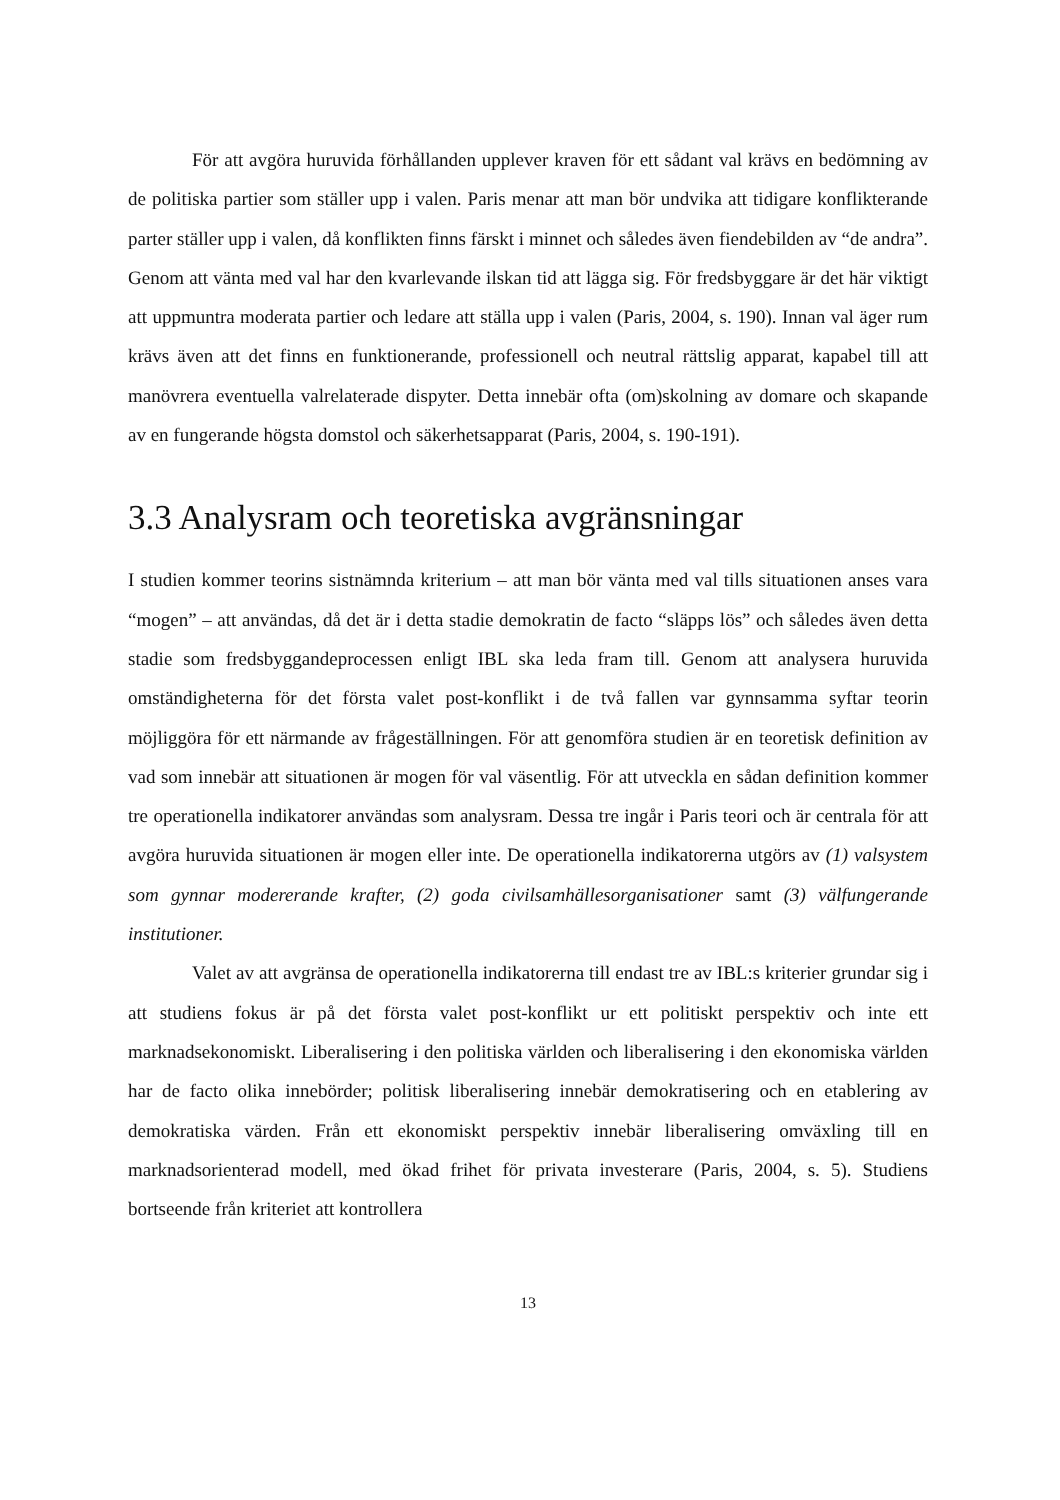För att avgöra huruvida förhållanden upplever kraven för ett sådant val krävs en bedömning av de politiska partier som ställer upp i valen. Paris menar att man bör undvika att tidigare konflikterande parter ställer upp i valen, då konflikten finns färskt i minnet och således även fiendebilden av “de andra”. Genom att vänta med val har den kvarlevande ilskan tid att lägga sig. För fredsbyggare är det här viktigt att uppmuntra moderata partier och ledare att ställa upp i valen (Paris, 2004, s. 190). Innan val äger rum krävs även att det finns en funktionerande, professionell och neutral rättslig apparat, kapabel till att manövrera eventuella valrelaterade dispyter. Detta innebär ofta (om)skolning av domare och skapande av en fungerande högsta domstol och säkerhetsapparat (Paris, 2004, s. 190-191).
3.3 Analysram och teoretiska avgränsningar
I studien kommer teorins sistnämnda kriterium – att man bör vänta med val tills situationen anses vara “mogen” – att användas, då det är i detta stadie demokratin de facto “släpps lös” och således även detta stadie som fredsbyggandeprocessen enligt IBL ska leda fram till. Genom att analysera huruvida omständigheterna för det första valet post-konflikt i de två fallen var gynnsamma syftar teorin möjliggöra för ett närmande av frågeställningen. För att genomföra studien är en teoretisk definition av vad som innebär att situationen är mogen för val väsentlig. För att utveckla en sådan definition kommer tre operationella indikatorer användas som analysram. Dessa tre ingår i Paris teori och är centrala för att avgöra huruvida situationen är mogen eller inte. De operationella indikatorerna utgörs av (1) valsystem som gynnar modererande krafter, (2) goda civilsamhällesorganisationer samt (3) välfungerande institutioner.
Valet av att avgränsa de operationella indikatorerna till endast tre av IBL:s kriterier grundar sig i att studiens fokus är på det första valet post-konflikt ur ett politiskt perspektiv och inte ett marknadsekonomiskt. Liberalisering i den politiska världen och liberalisering i den ekonomiska världen har de facto olika innebörder; politisk liberalisering innebär demokratisering och en etablering av demokratiska värden. Från ett ekonomiskt perspektiv innebär liberalisering omväxling till en marknadsorienterad modell, med ökad frihet för privata investerare (Paris, 2004, s. 5). Studiens bortseende från kriteriet att kontrollera
13